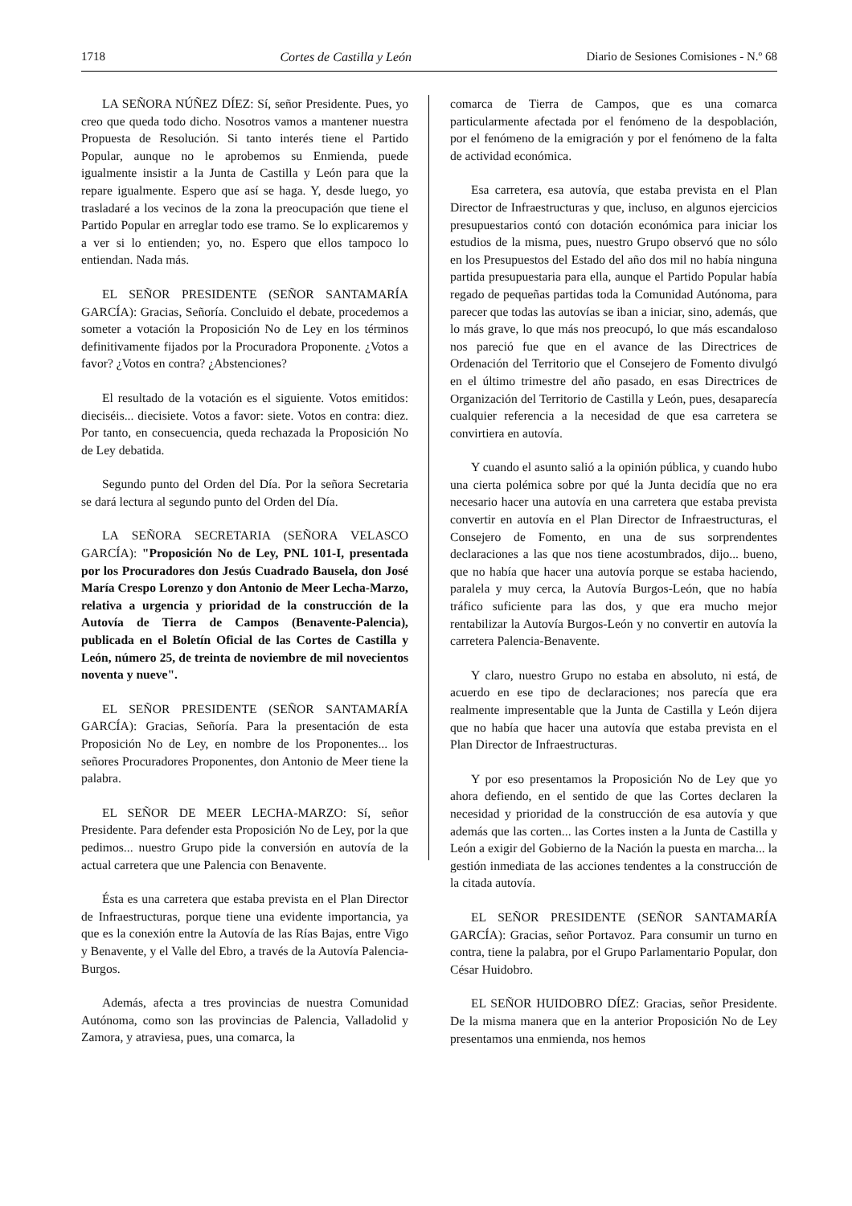1718 Cortes de Castilla y León Diario de Sesiones Comisiones - N.º 68
LA SEÑORA NÚÑEZ DÍEZ: Sí, señor Presidente. Pues, yo creo que queda todo dicho. Nosotros vamos a mantener nuestra Propuesta de Resolución. Si tanto interés tiene el Partido Popular, aunque no le aprobemos su Enmienda, puede igualmente insistir a la Junta de Castilla y León para que la repare igualmente. Espero que así se haga. Y, desde luego, yo trasladaré a los vecinos de la zona la preocupación que tiene el Partido Popular en arreglar todo ese tramo. Se lo explicaremos y a ver si lo entienden; yo, no. Espero que ellos tampoco lo entiendan. Nada más.
EL SEÑOR PRESIDENTE (SEÑOR SANTAMARÍA GARCÍA): Gracias, Señoría. Concluido el debate, procedemos a someter a votación la Proposición No de Ley en los términos definitivamente fijados por la Procuradora Proponente. ¿Votos a favor? ¿Votos en contra? ¿Abstenciones?
El resultado de la votación es el siguiente. Votos emitidos: dieciséis... diecisiete. Votos a favor: siete. Votos en contra: diez. Por tanto, en consecuencia, queda rechazada la Proposición No de Ley debatida.
Segundo punto del Orden del Día. Por la señora Secretaria se dará lectura al segundo punto del Orden del Día.
LA SEÑORA SECRETARIA (SEÑORA VELASCO GARCÍA): "Proposición No de Ley, PNL 101-I, presentada por los Procuradores don Jesús Cuadrado Bausela, don José María Crespo Lorenzo y don Antonio de Meer Lecha-Marzo, relativa a urgencia y prioridad de la construcción de la Autovía de Tierra de Campos (Benavente-Palencia), publicada en el Boletín Oficial de las Cortes de Castilla y León, número 25, de treinta de noviembre de mil novecientos noventa y nueve".
EL SEÑOR PRESIDENTE (SEÑOR SANTAMARÍA GARCÍA): Gracias, Señoría. Para la presentación de esta Proposición No de Ley, en nombre de los Proponentes... los señores Procuradores Proponentes, don Antonio de Meer tiene la palabra.
EL SEÑOR DE MEER LECHA-MARZO: Sí, señor Presidente. Para defender esta Proposición No de Ley, por la que pedimos... nuestro Grupo pide la conversión en autovía de la actual carretera que une Palencia con Benavente.
Ésta es una carretera que estaba prevista en el Plan Director de Infraestructuras, porque tiene una evidente importancia, ya que es la conexión entre la Autovía de las Rías Bajas, entre Vigo y Benavente, y el Valle del Ebro, a través de la Autovía Palencia-Burgos.
Además, afecta a tres provincias de nuestra Comunidad Autónoma, como son las provincias de Palencia, Valladolid y Zamora, y atraviesa, pues, una comarca, la
comarca de Tierra de Campos, que es una comarca particularmente afectada por el fenómeno de la despoblación, por el fenómeno de la emigración y por el fenómeno de la falta de actividad económica.
Esa carretera, esa autovía, que estaba prevista en el Plan Director de Infraestructuras y que, incluso, en algunos ejercicios presupuestarios contó con dotación económica para iniciar los estudios de la misma, pues, nuestro Grupo observó que no sólo en los Presupuestos del Estado del año dos mil no había ninguna partida presupuestaria para ella, aunque el Partido Popular había regado de pequeñas partidas toda la Comunidad Autónoma, para parecer que todas las autovías se iban a iniciar, sino, además, que lo más grave, lo que más nos preocupó, lo que más escandaloso nos pareció fue que en el avance de las Directrices de Ordenación del Territorio que el Consejero de Fomento divulgó en el último trimestre del año pasado, en esas Directrices de Organización del Territorio de Castilla y León, pues, desaparecía cualquier referencia a la necesidad de que esa carretera se convirtiera en autovía.
Y cuando el asunto salió a la opinión pública, y cuando hubo una cierta polémica sobre por qué la Junta decidía que no era necesario hacer una autovía en una carretera que estaba prevista convertir en autovía en el Plan Director de Infraestructuras, el Consejero de Fomento, en una de sus sorprendentes declaraciones a las que nos tiene acostumbrados, dijo... bueno, que no había que hacer una autovía porque se estaba haciendo, paralela y muy cerca, la Autovía Burgos-León, que no había tráfico suficiente para las dos, y que era mucho mejor rentabilizar la Autovía Burgos-León y no convertir en autovía la carretera Palencia-Benavente.
Y claro, nuestro Grupo no estaba en absoluto, ni está, de acuerdo en ese tipo de declaraciones; nos parecía que era realmente impresentable que la Junta de Castilla y León dijera que no había que hacer una autovía que estaba prevista en el Plan Director de Infraestructuras.
Y por eso presentamos la Proposición No de Ley que yo ahora defiendo, en el sentido de que las Cortes declaren la necesidad y prioridad de la construcción de esa autovía y que además que las corten... las Cortes insten a la Junta de Castilla y León a exigir del Gobierno de la Nación la puesta en marcha... la gestión inmediata de las acciones tendentes a la construcción de la citada autovía.
EL SEÑOR PRESIDENTE (SEÑOR SANTAMARÍA GARCÍA): Gracias, señor Portavoz. Para consumir un turno en contra, tiene la palabra, por el Grupo Parlamentario Popular, don César Huidobro.
EL SEÑOR HUIDOBRO DÍEZ: Gracias, señor Presidente. De la misma manera que en la anterior Proposición No de Ley presentamos una enmienda, nos hemos